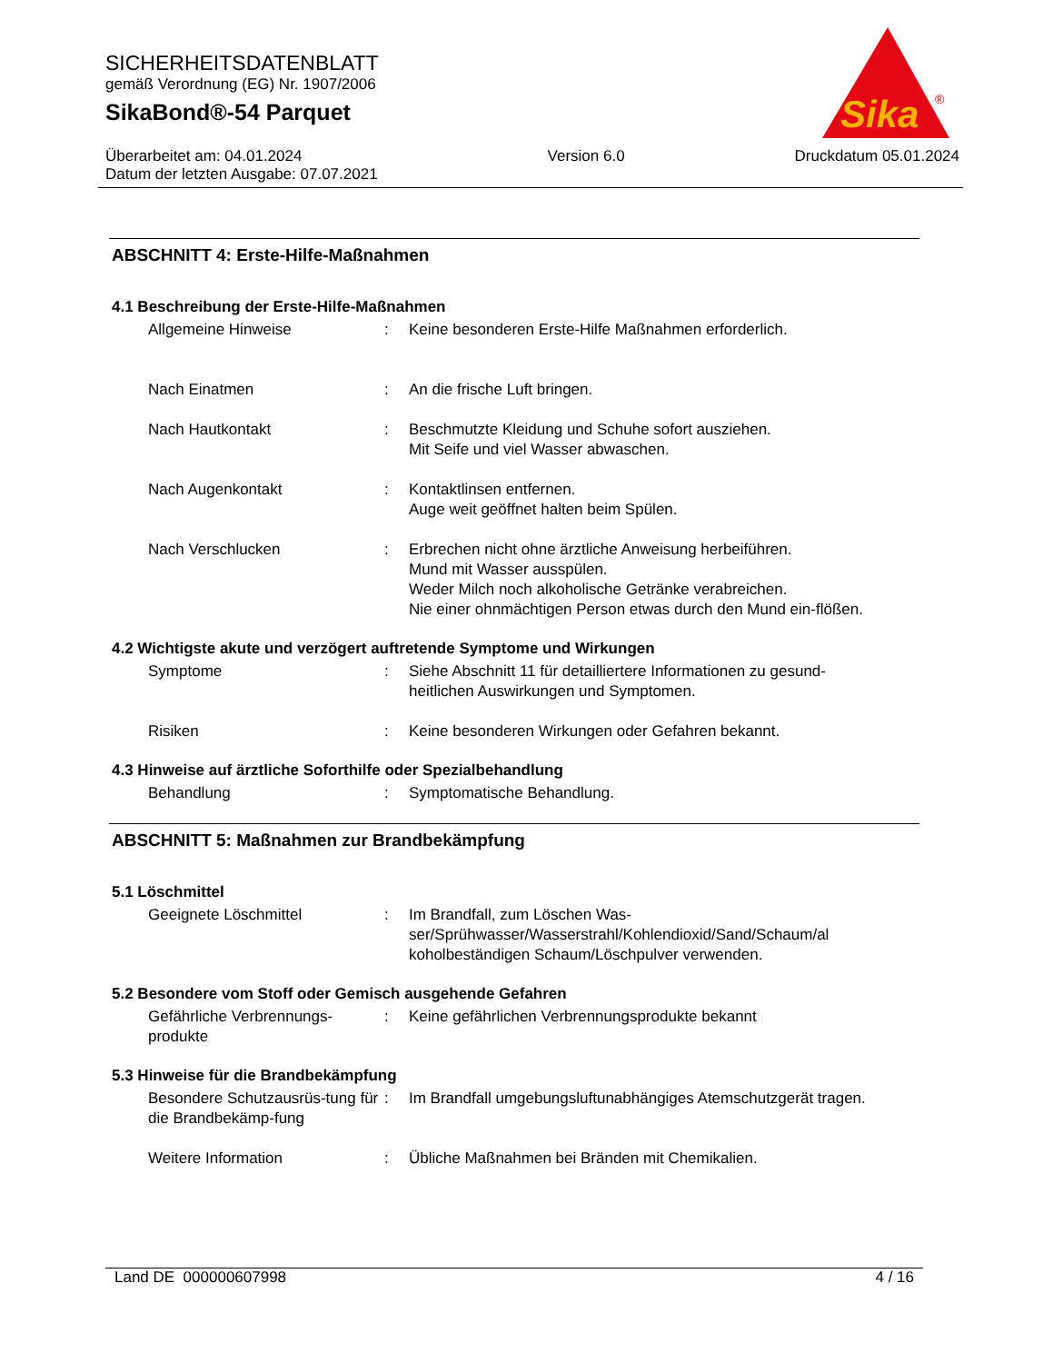SICHERHEITSDATENBLATT
gemäß Verordnung (EG) Nr. 1907/2006
SikaBond®-54 Parquet
Überarbeitet am: 04.01.2024
Datum der letzten Ausgabe: 07.07.2021
Version 6.0 Druckdatum 05.01.2024
Sika
®
ABSCHNITT 4: Erste-Hilfe-Maßnahmen
4.1 Beschreibung der Erste-Hilfe-Maßnahmen
Allgemeine Hinweise : Keine besonderen Erste-Hilfe Maßnahmen erforderlich.
Nach Einatmen : An die frische Luft bringen.
Nach Hautkontakt : Beschmutzte Kleidung und Schuhe sofort ausziehen.
Mit Seife und viel Wasser abwaschen.
Nach Augenkontakt : Kontaktlinsen entfernen.
Auge weit geöffnet halten beim Spülen.
Nach Verschlucken : Erbrechen nicht ohne ärztliche Anweisung herbeiführen.
Mund mit Wasser ausspülen.
Weder Milch noch alkoholische Getränke verabreichen.
Nie einer ohnmächtigen Person etwas durch den Mund ein-flößen.
4.2 Wichtigste akute und verzögert auftretende Symptome und Wirkungen
Symptome : Siehe Abschnitt 11 für detailliertere Informationen zu gesund-heitlichen Auswirkungen und Symptomen.
Risiken : Keine besonderen Wirkungen oder Gefahren bekannt.
4.3 Hinweise auf ärztliche Soforthilfe oder Spezialbehandlung
Behandlung : Symptomatische Behandlung.
ABSCHNITT 5: Maßnahmen zur Brandbekämpfung
5.1 Löschmittel
Geeignete Löschmittel : Im Brandfall, zum Löschen Was-ser/Sprühwasser/Wasserstrahl/Kohlendioxid/Sand/Schaum/al koholbeständigen Schaum/Löschpulver verwenden.
5.2 Besondere vom Stoff oder Gemisch ausgehende Gefahren
Gefährliche Verbrennungs-produkte
: Keine gefährlichen Verbrennungsprodukte bekannt
5.3 Hinweise für die Brandbekämpfung
Besondere Schutzausrüs-tung für die Brandbekämp-fung
: Im Brandfall umgebungsluftunabhängiges Atemschutzgerät tragen.
Weitere Information : Übliche Maßnahmen bei Bränden mit Chemikalien.
Land DE 000000607998 4 / 16